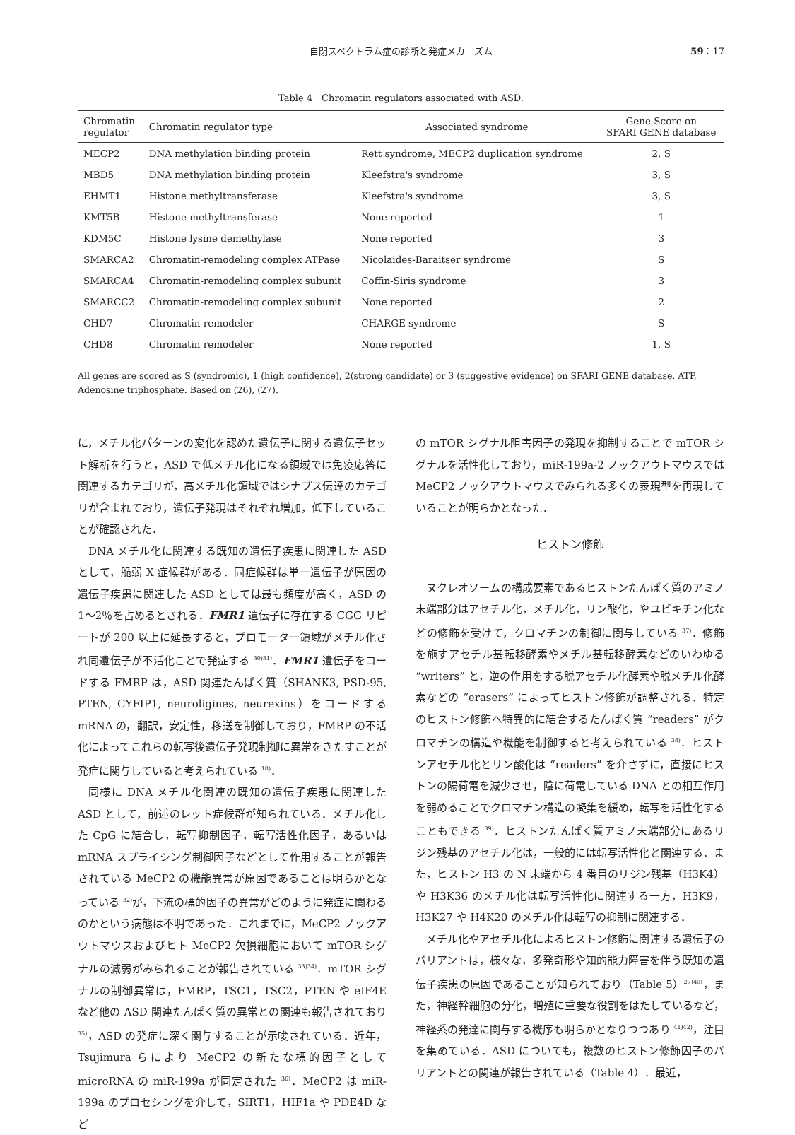自閉スペクトラム症の診断と発症メカニズム
59：17
Table 4　Chromatin regulators associated with ASD.
| Chromatin regulator | Chromatin regulator type | Associated syndrome | Gene Score on SFARI GENE database |
| --- | --- | --- | --- |
| MECP2 | DNA methylation binding protein | Rett syndrome, MECP2 duplication syndrome | 2, S |
| MBD5 | DNA methylation binding protein | Kleefstra's syndrome | 3, S |
| EHMT1 | Histone methyltransferase | Kleefstra's syndrome | 3, S |
| KMT5B | Histone methyltransferase | None reported | 1 |
| KDM5C | Histone lysine demethylase | None reported | 3 |
| SMARCA2 | Chromatin-remodeling complex ATPase | Nicolaides-Baraitser syndrome | S |
| SMARCA4 | Chromatin-remodeling complex subunit | Coffin-Siris syndrome | 3 |
| SMARCC2 | Chromatin-remodeling complex subunit | None reported | 2 |
| CHD7 | Chromatin remodeler | CHARGE syndrome | S |
| CHD8 | Chromatin remodeler | None reported | 1, S |
All genes are scored as S (syndromic), 1 (high confidence), 2(strong candidate) or 3 (suggestive evidence) on SFARI GENE database. ATP, Adenosine triphosphate. Based on (26), (27).
に，メチル化パターンの変化を認めた遺伝子に関する遺伝子セット解析を行うと，ASD で低メチル化になる領域では免疫応答に関連するカテゴリが，高メチル化領域ではシナプス伝達のカテゴリが含まれており，遺伝子発現はそれぞれ増加，低下していることが確認された．
DNA メチル化に関連する既知の遺伝子疾患に関連した ASD として，脆弱 X 症候群がある．同症候群は単一遺伝子が原因の遺伝子疾患に関連した ASD としては最も頻度が高く，ASD の 1～2％を占めるとされる．FMR1 遺伝子に存在する CGG リピートが 200 以上に延長すると，プロモーター領域がメチル化され同遺伝子が不活化ことで発症する <sup>30)31)</sup>．FMR1 遺伝子をコードする FMRP は，ASD 関連たんぱく質（SHANK3, PSD-95, PTEN, CYFIP1, neuroligines, neurexins）をコードする mRNA の，翻訳，安定性，移送を制御しており，FMRP の不活化によってこれらの転写後遺伝子発現制御に異常をきたすことが発症に関与していると考えられている <sup>18)</sup>．
同様に DNA メチル化関連の既知の遺伝子疾患に関連した ASD として，前述のレット症候群が知られている．メチル化した CpG に結合し，転写抑制因子，転写活性化因子，あるいは mRNA スプライシング制御因子などとして作用することが報告されている MeCP2 の機能異常が原因であることは明らかとなっている <sup>32)</sup>が，下流の標的因子の異常がどのように発症に関わるのかという病態は不明であった．これまでに，MeCP2 ノックアウトマウスおよびヒト MeCP2 欠損細胞において mTOR シグナルの減弱がみられることが報告されている <sup>33)34)</sup>．mTOR シグナルの制御異常は，FMRP，TSC1，TSC2，PTEN や eIF4E など他の ASD 関連たんぱく質の異常との関連も報告されており <sup>35)</sup>，ASD の発症に深く関与することが示唆されている．近年，Tsujimura らにより MeCP2 の新たな標的因子として microRNA の miR-199a が同定された <sup>36)</sup>．MeCP2 は miR-199a のプロセシングを介して，SIRT1，HIF1a や PDE4D など
の mTOR シグナル阻害因子の発現を抑制することで mTOR シグナルを活性化しており，miR-199a-2 ノックアウトマウスでは MeCP2 ノックアウトマウスでみられる多くの表現型を再現していることが明らかとなった．
ヒストン修飾
ヌクレオソームの構成要素であるヒストンたんぱく質のアミノ末端部分はアセチル化，メチル化，リン酸化，やユビキチン化などの修飾を受けて，クロマチンの制御に関与している <sup>37)</sup>．修飾を施すアセチル基転移酵素やメチル基転移酵素などのいわゆる “writers” と，逆の作用をする脱アセチル化酵素や脱メチル化酵素などの “erasers” によってヒストン修飾が調整される．特定のヒストン修飾へ特異的に結合するたんぱく質 “readers” がクロマチンの構造や機能を制御すると考えられている <sup>38)</sup>．ヒストンアセチル化とリン酸化は “readers” を介さずに，直接にヒストンの陽荷電を減少させ，陰に荷電している DNA との相互作用を弱めることでクロマチン構造の凝集を緩め，転写を活性化することもできる <sup>39)</sup>．ヒストンたんぱく質アミノ末端部分にあるリジン残基のアセチル化は，一般的には転写活性化と関連する．また，ヒストン H3 の N 末端から 4 番目のリジン残基（H3K4）や H3K36 のメチル化は転写活性化に関連する一方，H3K9，H3K27 や H4K20 のメチル化は転写の抑制に関連する．
メチル化やアセチル化によるヒストン修飾に関連する遺伝子のバリアントは，様々な，多発奇形や知的能力障害を伴う既知の遺伝子疾患の原因であることが知られており（Table 5）<sup>27)40)</sup>，また，神経幹細胞の分化，増殖に重要な役割をはたしているなど，神経系の発達に関与する機序も明らかとなりつつあり <sup>41)42)</sup>，注目を集めている．ASD についても，複数のヒストン修飾因子のバリアントとの関連が報告されている（Table 4）．最近，